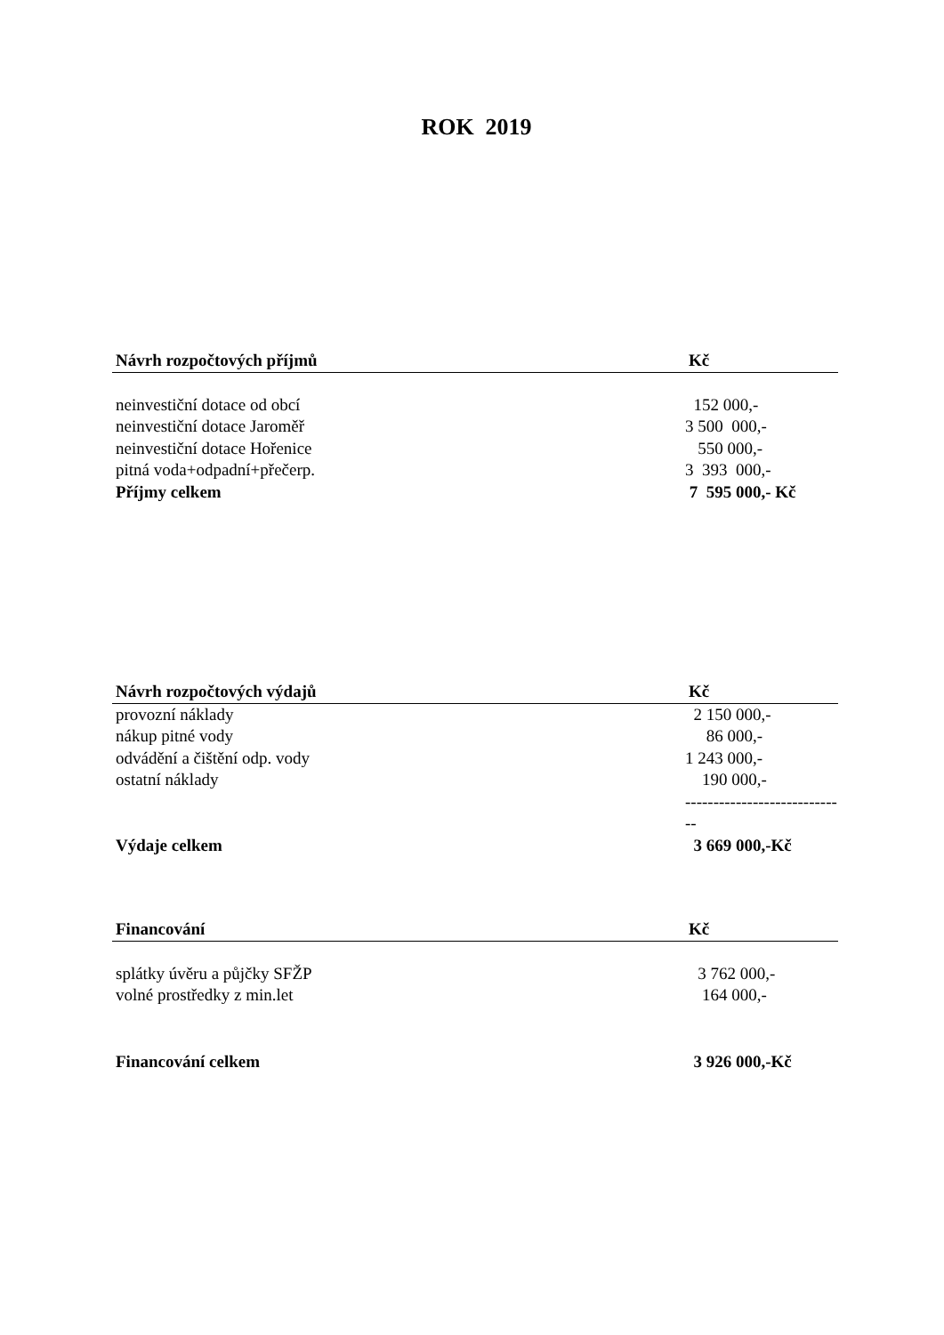ROK 2019
| Návrh rozpočtových příjmů | Kč |
| --- | --- |
| neinvestiční dotace od obcí | 152 000,- |
| neinvestiční dotace Jaroměř | 3 500 000,- |
| neinvestiční dotace Hořenice | 550 000,- |
| pitná voda+odpadní+přečerp. | 3 393 000,- |
| Příjmy celkem | 7 595 000,- Kč |
| Návrh rozpočtových výdajů | Kč |
| --- | --- |
| provozní náklady | 2 150 000,- |
| nákup pitné vody | 86 000,- |
| odvádění a čištění odp. vody | 1 243 000,- |
| ostatní náklady | 190 000,- |
| | ----------------------------- |
| Výdaje celkem | 3 669 000,-Kč |
| Financování | Kč |
| --- | --- |
| splátky úvěru a půjčky SFŽP | 3 762 000,- |
| volné prostředky z min.let | 164 000,- |
| Financování celkem | 3 926 000,-Kč |